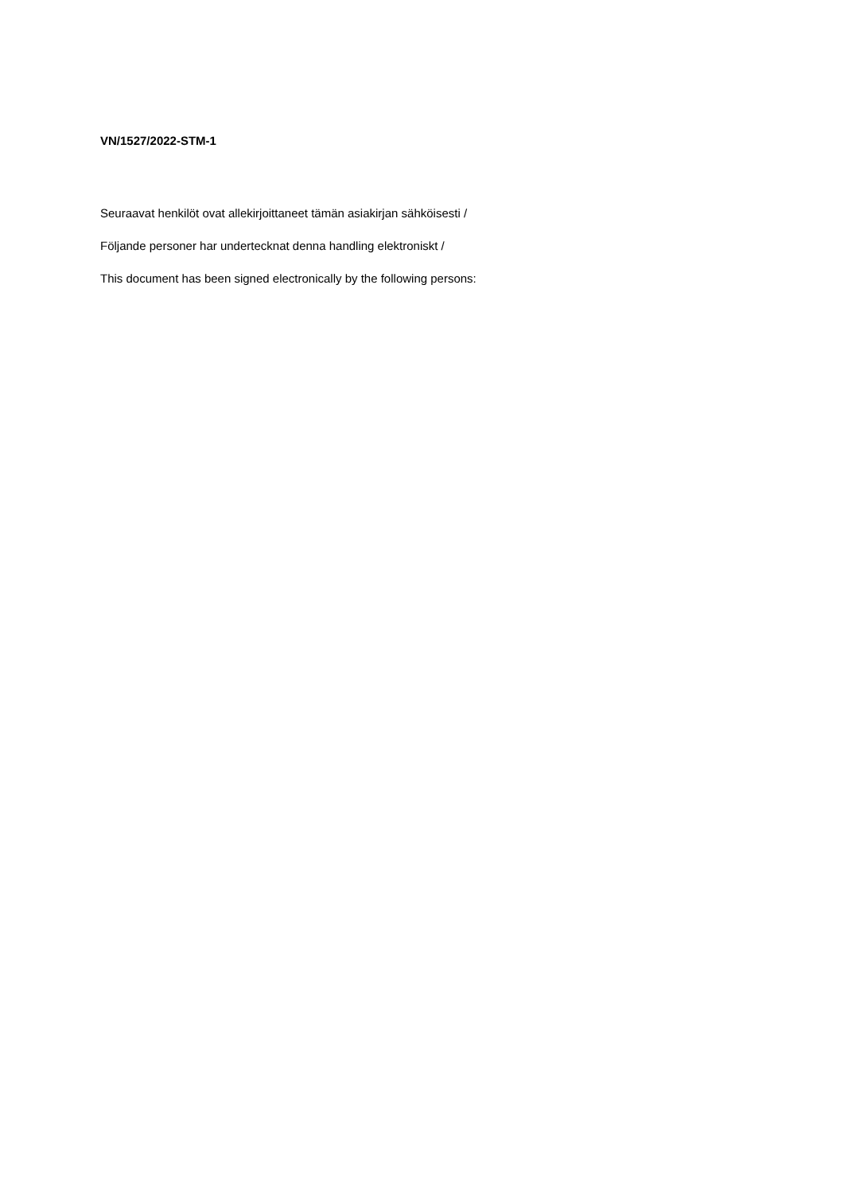VN/1527/2022-STM-1
Seuraavat henkilöt ovat allekirjoittaneet tämän asiakirjan sähköisesti /
Följande personer har undertecknat denna handling elektroniskt /
This document has been signed electronically by the following persons: